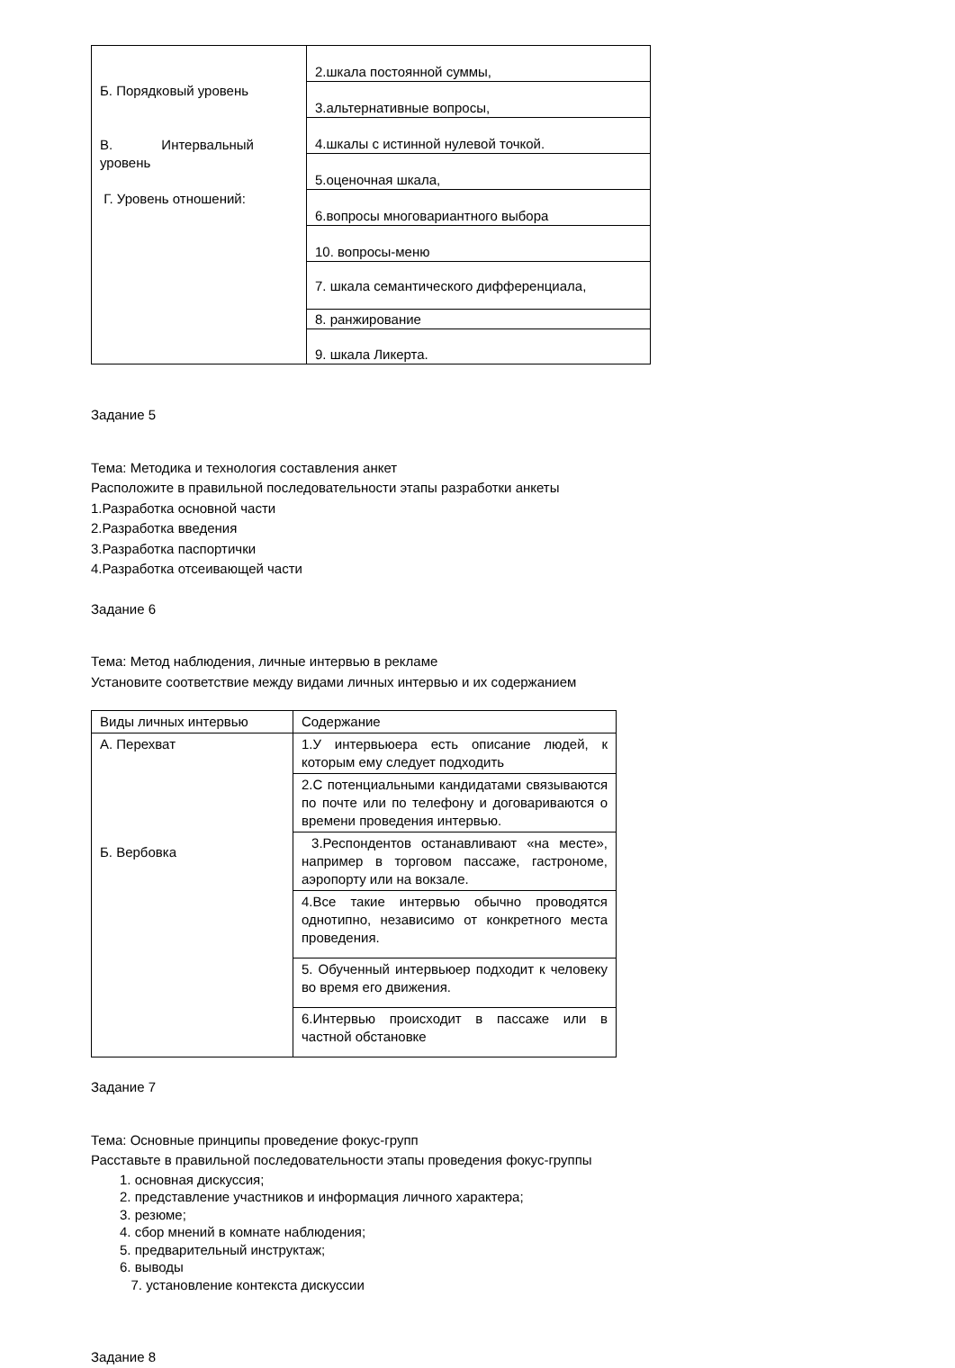| Б. Порядковый уровень В. Интервальный уровень Г. Уровень отношений: | 2.шкала постоянной суммы, |
| | 3.альтернативные вопросы, |
| | 4.шкалы с истинной нулевой точкой. |
| | 5.оценочная шкала, |
| | 6.вопросы многовариантного выбора |
| | 10. вопросы-меню |
| | 7. шкала семантического дифференциала, |
| | 8. ранжирование |
| | 9. шкала Ликерта. |
Задание 5
Тема: Методика и технология составления анкет
Расположите в правильной последовательности этапы разработки анкеты
1.Разработка основной части
2.Разработка введения
3.Разработка паспортички
4.Разработка отсеивающей части
Задание 6
Тема: Метод наблюдения, личные интервью в рекламе
Установите соответствие между видами личных интервью и их содержанием
| Виды личных интервью | Содержание |
| А. Перехват Б. Вербовка | 1.У интервьюера есть описание людей, к которым ему следует подходить |
| | 2.С потенциальными кандидатами связываются по почте или по телефону и договариваются о времени проведения интервью. |
| | 3.Респондентов останавливают «на месте», например в торговом пассаже, гастрономе, аэропорту или на вокзале. |
| | 4.Все такие интервью обычно проводятся однотипно, независимо от конкретного места проведения. |
| | 5. Обученный интервьюер подходит к человеку во время его движения. |
| | 6.Интервью происходит в пассаже или в частной обстановке |
Задание 7
Тема: Основные принципы проведение фокус-групп
Расставьте в правильной последовательности этапы проведения фокус-группы
1. основная дискуссия;
2. представление участников и информация личного характера;
3. резюме;
4. сбор мнений в комнате наблюдения;
5. предварительный инструктаж;
6. выводы
7. установление контекста дискуссии
Задание 8